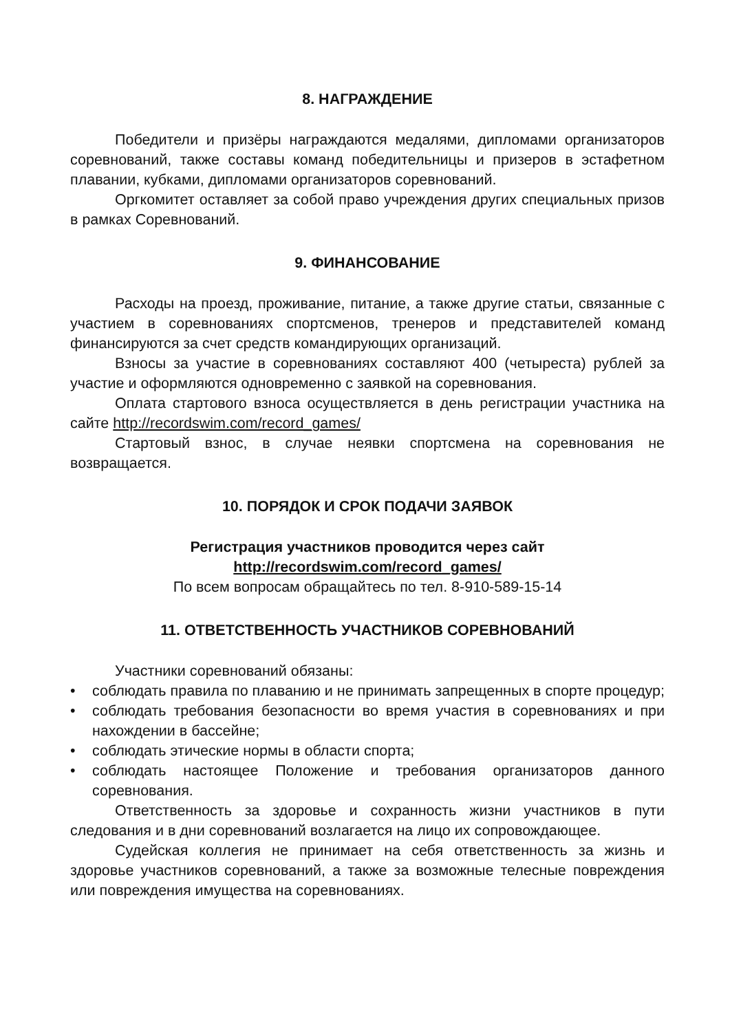8. НАГРАЖДЕНИЕ
Победители и призёры награждаются медалями, дипломами организаторов соревнований, также составы команд победительницы и призеров в эстафетном плавании, кубками, дипломами организаторов соревнований.
Оргкомитет оставляет за собой право учреждения других специальных призов в рамках Соревнований.
9. ФИНАНСОВАНИЕ
Расходы на проезд, проживание, питание, а также другие статьи, связанные с участием в соревнованиях спортсменов, тренеров и представителей команд финансируются за счет средств командирующих организаций.
Взносы за участие в соревнованиях составляют 400 (четыреста) рублей за участие и оформляются одновременно с заявкой на соревнования.
Оплата стартового взноса осуществляется в день регистрации участника на сайте http://recordswim.com/record_games/
Стартовый взнос, в случае неявки спортсмена на соревнования не возвращается.
10. ПОРЯДОК И СРОК ПОДАЧИ ЗАЯВОК
Регистрация участников проводится через сайт
http://recordswim.com/record_games/
По всем вопросам обращайтесь по тел. 8-910-589-15-14
11. ОТВЕТСТВЕННОСТЬ УЧАСТНИКОВ СОРЕВНОВАНИЙ
Участники соревнований обязаны:
• соблюдать правила по плаванию и не принимать запрещенных в спорте процедур;
• соблюдать требования безопасности во время участия в соревнованиях и при нахождении в бассейне;
• соблюдать этические нормы в области спорта;
• соблюдать настоящее Положение и требования организаторов данного соревнования.
Ответственность за здоровье и сохранность жизни участников в пути следования и в дни соревнований возлагается на лицо их сопровождающее.
Судейская коллегия не принимает на себя ответственность за жизнь и здоровье участников соревнований, а также за возможные телесные повреждения или повреждения имущества на соревнованиях.